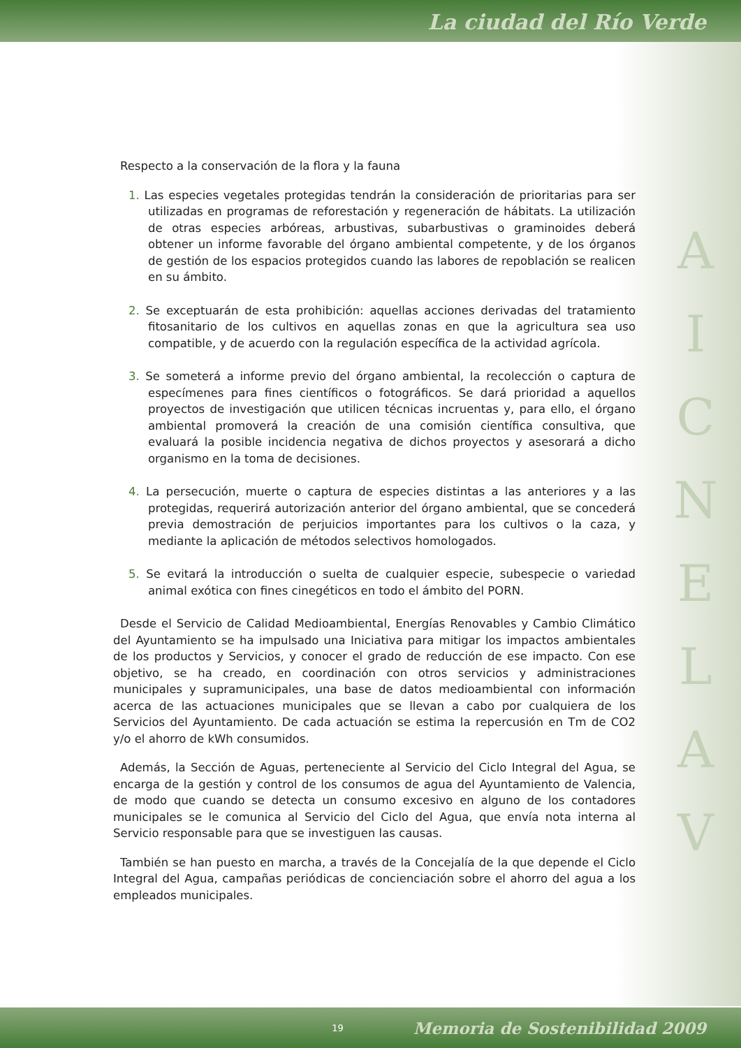La ciudad del Río Verde
A
I
C
N
E
L
A
V
Respecto a la conservación de la flora y la fauna
1. Las especies vegetales protegidas tendrán la consideración de prioritarias para ser utilizadas en programas de reforestación y regeneración de hábitats. La utilización de otras especies arbóreas, arbustivas, subarbustivas o graminoides deberá obtener un informe favorable del órgano ambiental competente, y de los órganos de gestión de los espacios protegidos cuando las labores de repoblación se realicen en su ámbito.
2. Se exceptuarán de esta prohibición: aquellas acciones derivadas del tratamiento fitosanitario de los cultivos en aquellas zonas en que la agricultura sea uso compatible, y de acuerdo con la regulación específica de la actividad agrícola.
3. Se someterá a informe previo del órgano ambiental, la recolección o captura de especímenes para fines científicos o fotográficos. Se dará prioridad a aquellos proyectos de investigación que utilicen técnicas incruentas y, para ello, el órgano ambiental promoverá la creación de una comisión científica consultiva, que evaluará la posible incidencia negativa de dichos proyectos y asesorará a dicho organismo en la toma de decisiones.
4. La persecución, muerte o captura de especies distintas a las anteriores y a las protegidas, requerirá autorización anterior del órgano ambiental, que se concederá previa demostración de perjuicios importantes para los cultivos o la caza, y mediante la aplicación de métodos selectivos homologados.
5. Se evitará la introducción o suelta de cualquier especie, subespecie o variedad animal exótica con fines cinegéticos en todo el ámbito del PORN.
Desde el Servicio de Calidad Medioambiental, Energías Renovables y Cambio Climático del Ayuntamiento se ha impulsado una Iniciativa para mitigar los impactos ambientales de los productos y Servicios, y conocer el grado de reducción de ese impacto. Con ese objetivo, se ha creado, en coordinación con otros servicios y administraciones municipales y supramunicipales, una base de datos medioambiental con información acerca de las actuaciones municipales que se llevan a cabo por cualquiera de los Servicios del Ayuntamiento. De cada actuación se estima la repercusión en Tm de CO2 y/o el ahorro de kWh consumidos.
Además, la Sección de Aguas, perteneciente al Servicio del Ciclo Integral del Agua, se encarga de la gestión y control de los consumos de agua del Ayuntamiento de Valencia, de modo que cuando se detecta un consumo excesivo en alguno de los contadores municipales se le comunica al Servicio del Ciclo del Agua, que envía nota interna al Servicio responsable para que se investiguen las causas.
También se han puesto en marcha, a través de la Concejalía de la que depende el Ciclo Integral del Agua, campañas periódicas de concienciación sobre el ahorro del agua a los empleados municipales.
19 Memoria de Sostenibilidad 2009